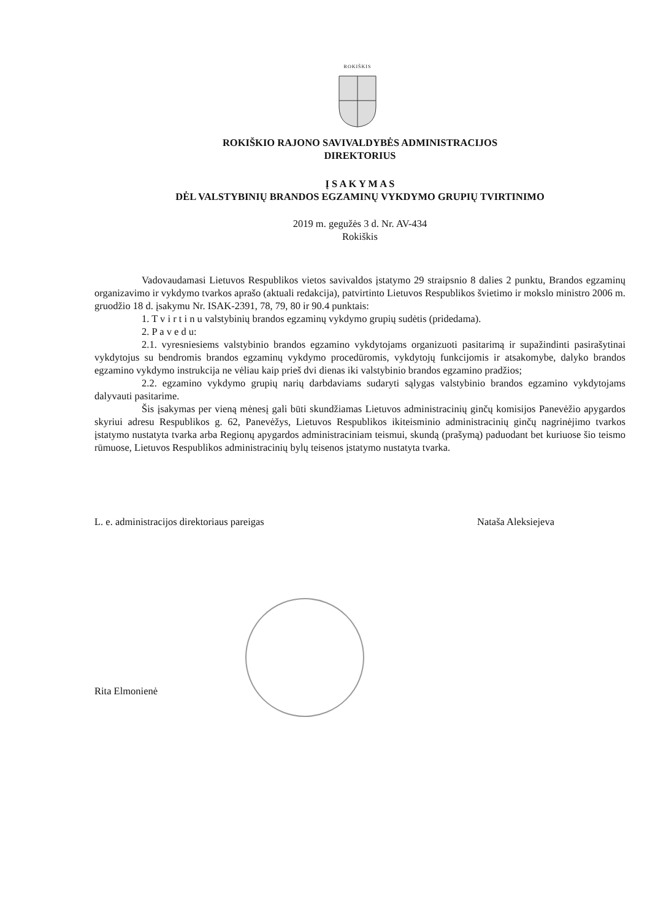ROKIŠKIS
ROKIŠKIO RAJONO SAVIVALDYBĖS ADMINISTRACIJOS
DIREKTORIUS
Į S A K Y M A S
DĖL VALSTYBINIŲ BRANDOS EGZAMINŲ VYKDYMO GRUPIŲ TVIRTINIMO
2019 m. gegužės 3 d. Nr. AV-434
Rokiškis
Vadovaudamasi Lietuvos Respublikos vietos savivaldos įstatymo 29 straipsnio 8 dalies 2 punktu, Brandos egzaminų organizavimo ir vykdymo tvarkos aprašo (aktuali redakcija), patvirtinto Lietuvos Respublikos švietimo ir mokslo ministro 2006 m. gruodžio 18 d. įsakymu Nr. ISAK-2391, 78, 79, 80 ir 90.4 punktais:
1. T v i r t i n u valstybinių brandos egzaminų vykdymo grupių sudėtis (pridedama).
2. P a v e d u:
2.1. vyresniesiems valstybinio brandos egzamino vykdytojams organizuoti pasitarimą ir supažindinti pasirašytinai vykdytojus su bendromis brandos egzaminų vykdymo procedūromis, vykdytojų funkcijomis ir atsakomybe, dalyko brandos egzamino vykdymo instrukcija ne vėliau kaip prieš dvi dienas iki valstybinio brandos egzamino pradžios;
2.2. egzamino vykdymo grupių narių darbdaviams sudaryti sąlygas valstybinio brandos egzamino vykdytojams dalyvauti pasitarime.
Šis įsakymas per vieną mėnesį gali būti skundžiamas Lietuvos administracinių ginčų komisijos Panevėžio apygardos skyriui adresu Respublikos g. 62, Panevėžys, Lietuvos Respublikos ikiteisminio administracinių ginčų nagrinėjimo tvarkos įstatymo nustatyta tvarka arba Regionų apygardos administraciniam teismui, skundą (prašymą) paduodant bet kuriuose šio teismo rūmuose, Lietuvos Respublikos administracinių bylų teisenos įstatymo nustatyta tvarka.
L. e. administracijos direktoriaus pareigas Nataša Aleksiejeva
Rita Elmonienė